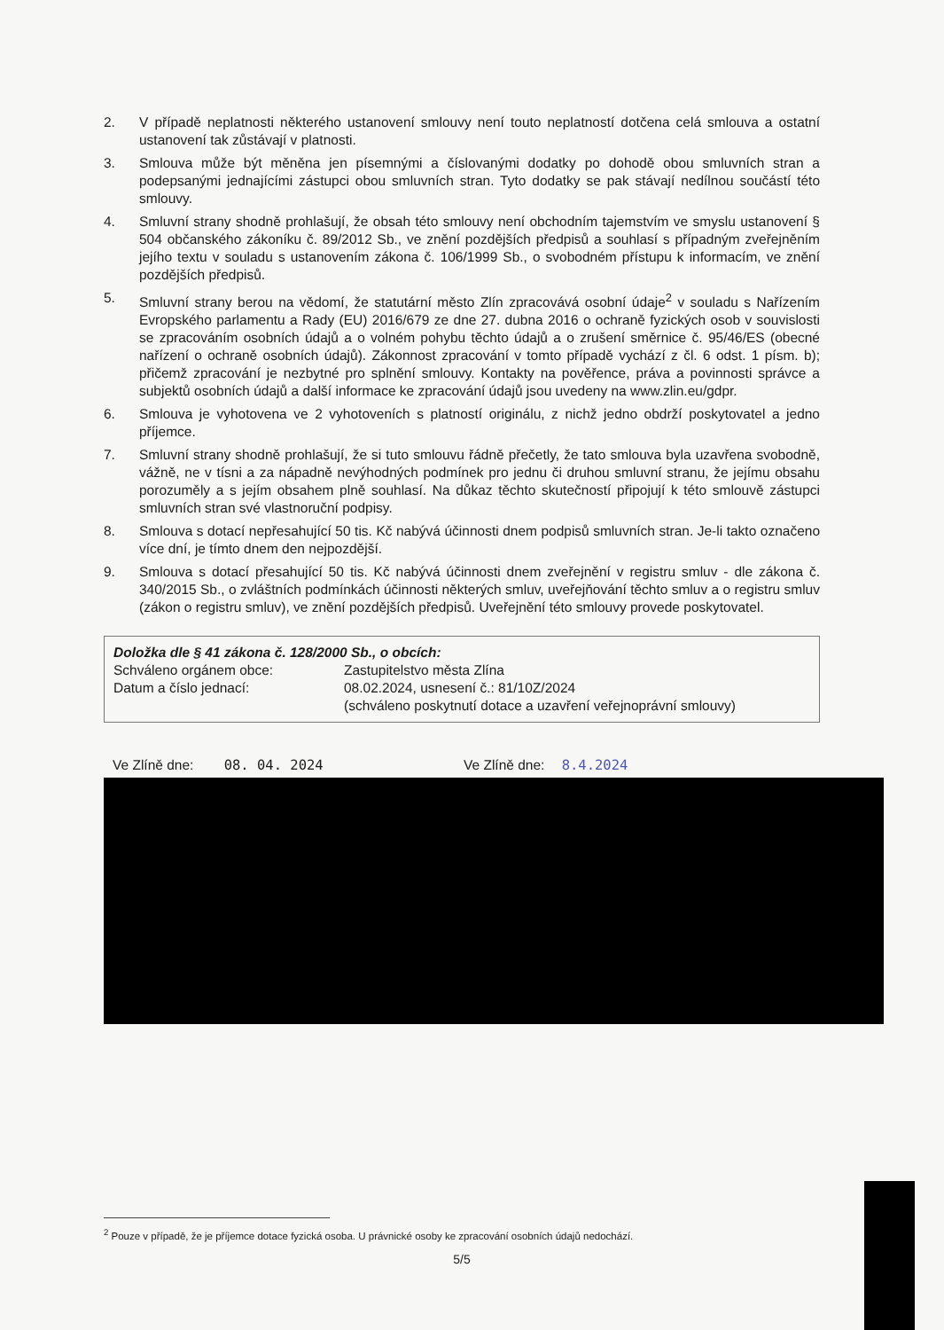2. V případě neplatnosti některého ustanovení smlouvy není touto neplatností dotčena celá smlouva a ostatní ustanovení tak zůstávají v platnosti.
3. Smlouva může být měněna jen písemnými a číslovanými dodatky po dohodě obou smluvních stran a podepsanými jednajícími zástupci obou smluvních stran. Tyto dodatky se pak stávají nedílnou součástí této smlouvy.
4. Smluvní strany shodně prohlašují, že obsah této smlouvy není obchodním tajemstvím ve smyslu ustanovení § 504 občanského zákoníku č. 89/2012 Sb., ve znění pozdějších předpisů a souhlasí s případným zveřejněním jejího textu v souladu s ustanovením zákona č. 106/1999 Sb., o svobodném přístupu k informacím, ve znění pozdějších předpisů.
5. Smluvní strany berou na vědomí, že statutární město Zlín zpracovává osobní údaje<sup>2</sup> v souladu s Nařízením Evropského parlamentu a Rady (EU) 2016/679 ze dne 27. dubna 2016 o ochraně fyzických osob v souvislosti se zpracováním osobních údajů a o volném pohybu těchto údajů a o zrušení směrnice č. 95/46/ES (obecné nařízení o ochraně osobních údajů). Zákonnost zpracování v tomto případě vychází z čl. 6 odst. 1 písm. b); přičemž zpracování je nezbytné pro splnění smlouvy. Kontakty na pověřence, práva a povinnosti správce a subjektů osobních údajů a další informace ke zpracování údajů jsou uvedeny na www.zlin.eu/gdpr.
6. Smlouva je vyhotovena ve 2 vyhotoveních s platností originálu, z nichž jedno obdrží poskytovatel a jedno příjemce.
7. Smluvní strany shodně prohlašují, že si tuto smlouvu řádně přečetly, že tato smlouva byla uzavřena svobodně, vážně, ne v tísni a za nápadně nevýhodných podmínek pro jednu či druhou smluvní stranu, že jejímu obsahu porozuměly a s jejím obsahem plně souhlasí. Na důkaz těchto skutečností připojují k této smlouvě zástupci smluvních stran své vlastnoruční podpisy.
8. Smlouva s dotací nepřesahující 50 tis. Kč nabývá účinnosti dnem podpisů smluvních stran. Je-li takto označeno více dní, je tímto dnem den nejpozdější.
9. Smlouva s dotací přesahující 50 tis. Kč nabývá účinnosti dnem zveřejnění v registru smluv - dle zákona č. 340/2015 Sb., o zvláštních podmínkách účinnosti některých smluv, uveřejňování těchto smluv a o registru smluv (zákon o registru smluv), ve znění pozdějších předpisů. Uveřejnění této smlouvy provede poskytovatel.
Doložka dle § 41 zákona č. 128/2000 Sb., o obcích:
| Schváleno orgánem obce: | Zastupitelstvo města Zlína |
| Datum a číslo jednací: | 08.02.2024, usnesení č.: 81/10Z/2024 (schváleno poskytnutí dotace a uzavření veřejnoprávní smlouvy) |
Ve Zlíně dne: 08. 04. 2024 Ve Zlíně dne: 8.4.2024
<sup>2</sup> Pouze v případě, že je příjemce dotace fyzická osoba. U právnické osoby ke zpracování osobních údajů nedochází.
5/5